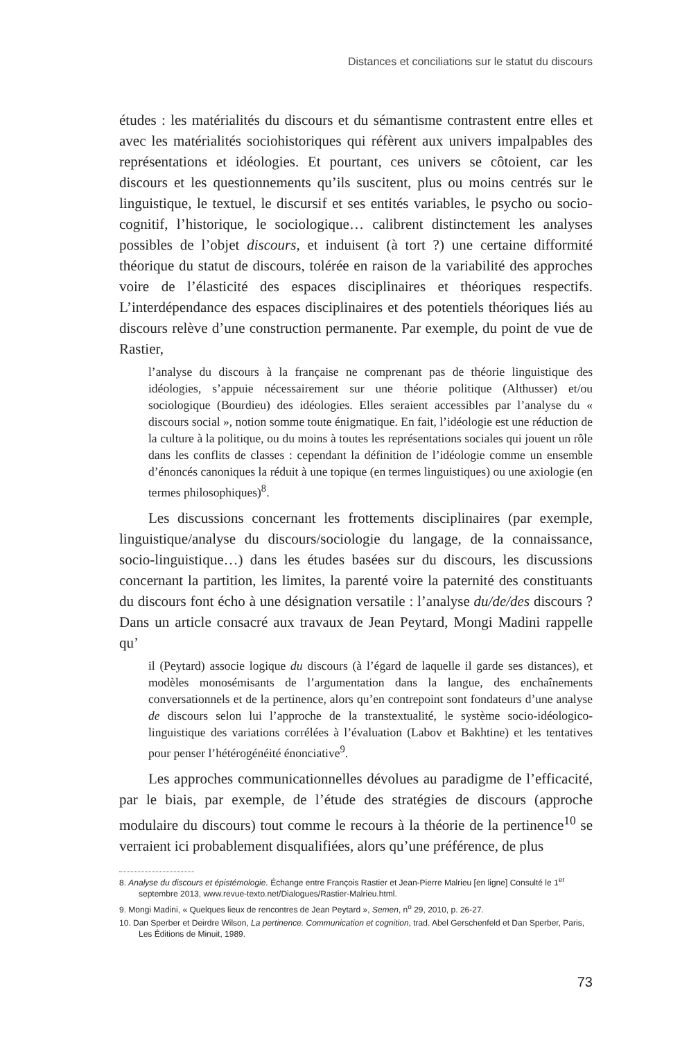Distances et conciliations sur le statut du discours
études : les matérialités du discours et du sémantisme contrastent entre elles et avec les matérialités sociohistoriques qui réfèrent aux univers impalpables des représentations et idéologies. Et pourtant, ces univers se côtoient, car les discours et les questionnements qu’ils suscitent, plus ou moins centrés sur le linguistique, le textuel, le discursif et ses entités variables, le psycho ou socio-cognitif, l’historique, le sociologique… calibrent distinctement les analyses possibles de l’objet discours, et induisent (à tort ?) une certaine difformité théorique du statut de discours, tolérée en raison de la variabilité des approches voire de l’élasticité des espaces disciplinaires et théoriques respectifs. L’interdépendance des espaces disciplinaires et des potentiels théoriques liés au discours relève d’une construction permanente. Par exemple, du point de vue de Rastier,
l’analyse du discours à la française ne comprenant pas de théorie linguistique des idéologies, s’appuie nécessairement sur une théorie politique (Althusser) et/ou sociologique (Bourdieu) des idéologies. Elles seraient accessibles par l’analyse du « discours social », notion somme toute énigmatique. En fait, l’idéologie est une réduction de la culture à la politique, ou du moins à toutes les représentations sociales qui jouent un rôle dans les conflits de classes : cependant la définition de l’idéologie comme un ensemble d’énoncés canoniques la réduit à une topique (en termes linguistiques) ou une axiologie (en termes philosophiques)<sup>8</sup>.
Les discussions concernant les frottements disciplinaires (par exemple, linguistique/analyse du discours/sociologie du langage, de la connaissance, socio-linguistique…) dans les études basées sur du discours, les discussions concernant la partition, les limites, la parenté voire la paternité des constituants du discours font écho à une désignation versatile : l’analyse du/de/des discours ? Dans un article consacré aux travaux de Jean Peytard, Mongi Madini rappelle qu’
il (Peytard) associe logique du discours (à l’égard de laquelle il garde ses distances), et modèles monosémisants de l’argumentation dans la langue, des enchaînements conversationnels et de la pertinence, alors qu’en contrepoint sont fondateurs d’une analyse de discours selon lui l’approche de la transtextualité, le système socio-idéologico-linguistique des variations corrélées à l’évaluation (Labov et Bakhtine) et les tentatives pour penser l’hétérogénéité énonciative<sup>9</sup>.
Les approches communicationnelles dévolues au paradigme de l’efficacité, par le biais, par exemple, de l’étude des stratégies de discours (approche modulaire du discours) tout comme le recours à la théorie de la pertinence<sup>10</sup> se verraient ici probablement disqualifiées, alors qu’une préférence, de plus
8. Analyse du discours et épistémologie. Échange entre François Rastier et Jean-Pierre Malrieu [en ligne] Consulté le 1<sup>er</sup> septembre 2013, www.revue-texto.net/Dialogues/Rastier-Malrieu.html.
9. Mongi Madini, « Quelques lieux de rencontres de Jean Peytard », Semen, n<sup>o</sup> 29, 2010, p. 26-27.
10. Dan Sperber et Deirdre Wilson, La pertinence. Communication et cognition, trad. Abel Gerschenfeld et Dan Sperber, Paris, Les Éditions de Minuit, 1989.
73